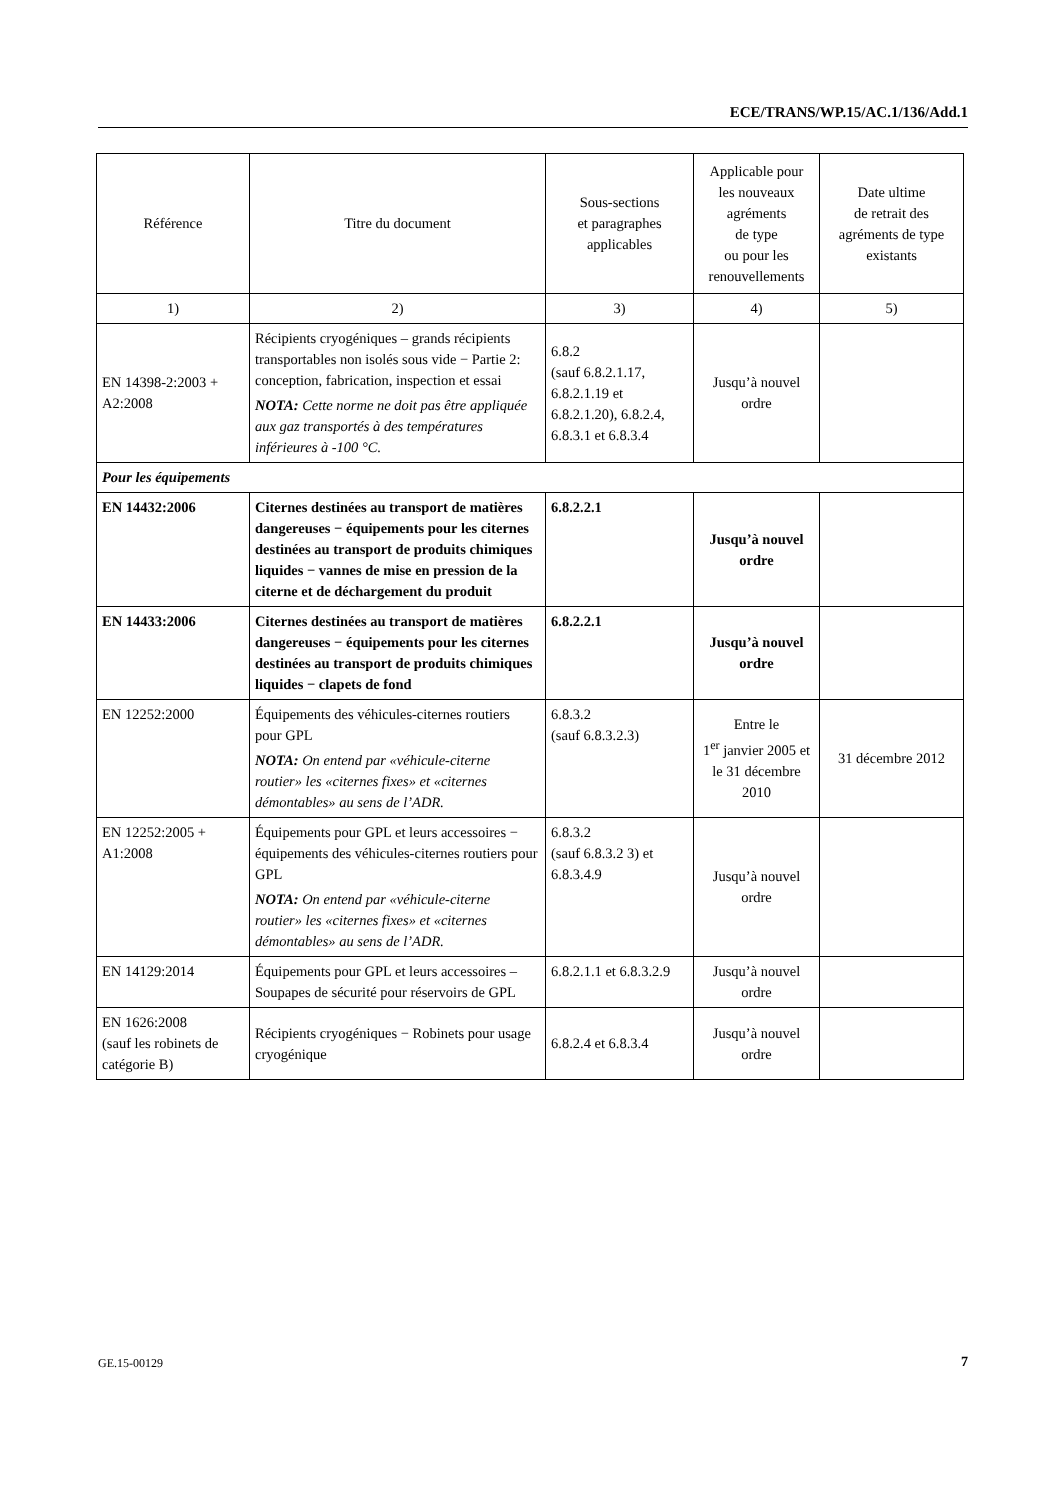ECE/TRANS/WP.15/AC.1/136/Add.1
| Référence | Titre du document | Sous-sections et paragraphes applicables | Applicable pour les nouveaux agréments de type ou pour les renouvellements | Date ultime de retrait des agréments de type existants |
| --- | --- | --- | --- | --- |
| 1) | 2) | 3) | 4) | 5) |
| EN 14398-2:2003 + A2:2008 | Récipients cryogéniques – grands récipients transportables non isolés sous vide − Partie 2: conception, fabrication, inspection et essai NOTA: Cette norme ne doit pas être appliquée aux gaz transportés à des températures inférieures à -100 °C. | 6.8.2 (sauf 6.8.2.1.17, 6.8.2.1.19 et 6.8.2.1.20), 6.8.2.4, 6.8.3.1 et 6.8.3.4 | Jusqu’à nouvel ordre | |
| Pour les équipements | | | | |
| EN 14432:2006 | Citernes destinées au transport de matières dangereuses − équipements pour les citernes destinées au transport de produits chimiques liquides − vannes de mise en pression de la citerne et de déchargement du produit | 6.8.2.2.1 | Jusqu’à nouvel ordre | |
| EN 14433:2006 | Citernes destinées au transport de matières dangereuses − équipements pour les citernes destinées au transport de produits chimiques liquides − clapets de fond | 6.8.2.2.1 | Jusqu’à nouvel ordre | |
| EN 12252:2000 | Équipements des véhicules-citernes routiers pour GPL NOTA: On entend par «véhicule-citerne routier» les «citernes fixes» et «citernes démontables» au sens de l’ADR. | 6.8.3.2 (sauf 6.8.3.2.3) | Entre le 1<sup>er</sup> janvier 2005 et le 31 décembre 2010 | 31 décembre 2012 |
| EN 12252:2005 + A1:2008 | Équipements pour GPL et leurs accessoires − équipements des véhicules-citernes routiers pour GPL NOTA: On entend par «véhicule-citerne routier» les «citernes fixes» et «citernes démontables» au sens de l’ADR. | 6.8.3.2 (sauf 6.8.3.2 3) et 6.8.3.4.9 | Jusqu’à nouvel ordre | |
| EN 14129:2014 | Équipements pour GPL et leurs accessoires – Soupapes de sécurité pour réservoirs de GPL | 6.8.2.1.1 et 6.8.3.2.9 | Jusqu’à nouvel ordre | |
| EN 1626:2008 (sauf les robinets de catégorie B) | Récipients cryogéniques − Robinets pour usage cryogénique | 6.8.2.4 et 6.8.3.4 | Jusqu’à nouvel ordre | |
GE.15-00129 7